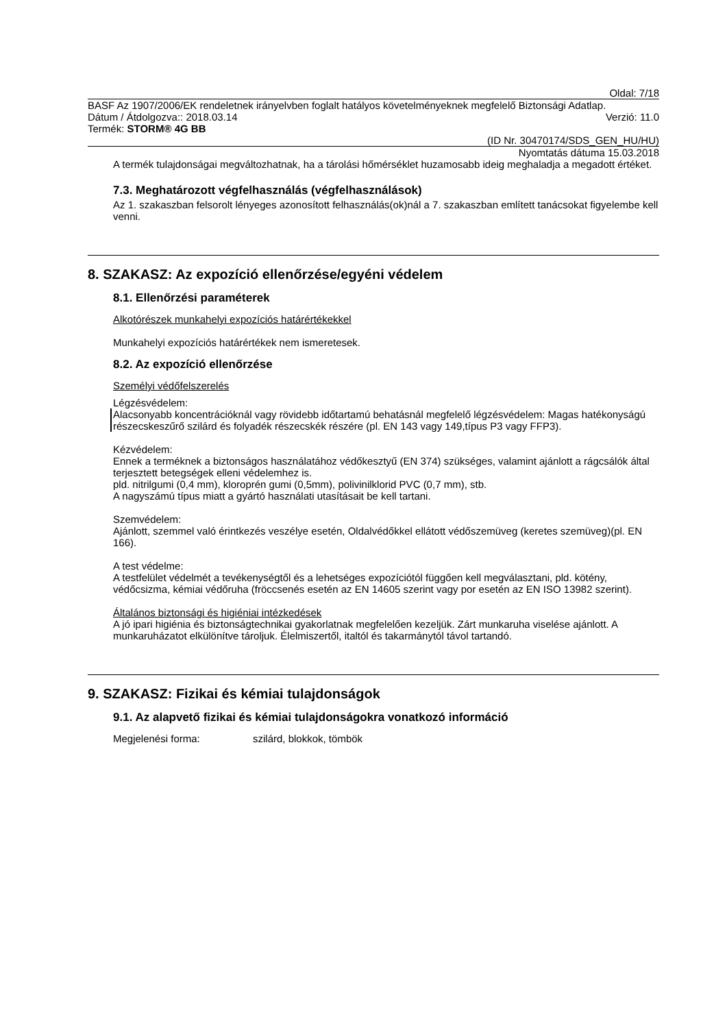Oldal: 7/18
BASF Az 1907/2006/EK rendeletnek irányelvben foglalt hatályos követelményeknek megfelelő Biztonsági Adatlap.
Dátum / Átdolgozva:: 2018.03.14 Verzió: 11.0
Termék: STORM® 4G BB
(ID Nr. 30470174/SDS_GEN_HU/HU)
Nyomtatás dátuma 15.03.2018
A termék tulajdonságai megváltozhatnak, ha a tárolási hőmérséklet huzamosabb ideig meghaladja a megadott értéket.
7.3. Meghatározott végfelhasználás (végfelhasználások)
Az 1. szakaszban felsorolt lényeges azonosított felhasználás(ok)nál a 7. szakaszban említett tanácsokat figyelembe kell venni.
8. SZAKASZ: Az expozíció ellenőrzése/egyéni védelem
8.1. Ellenőrzési paraméterek
Alkotórészek munkahelyi expozíciós határértékekkel
Munkahelyi expozíciós határértékek nem ismeretesek.
8.2. Az expozíció ellenőrzése
Személyi védőfelszerelés
Légzésvédelem:
Alacsonyabb koncentrációknál vagy rövidebb időtartamú behatásnál megfelelő légzésvédelem: Magas hatékonyságú részecskeszűrő szilárd és folyadék részecskék részére (pl. EN 143 vagy 149,típus P3 vagy FFP3).
Kézvédelem:
Ennek a terméknek a biztonságos használatához védőkesztyű (EN 374) szükséges, valamint ajánlott a rágcsálók által terjesztett betegségek elleni védelemhez is.
pld. nitrilgumi (0,4 mm), kloroprén gumi (0,5mm), polivinilklorid PVC (0,7 mm), stb.
A nagyszámú típus miatt a gyártó használati utasításait be kell tartani.
Szemvédelem:
Ajánlott, szemmel való érintkezés veszélye esetén, Oldalvédőkkel ellátott védőszemüveg (keretes szemüveg)(pl. EN 166).
A test védelme:
A testfelület védelmét a tevékenységtől és a lehetséges expozíciótól függően kell megválasztani, pld. kötény, védőcsizma, kémiai védőruha (fröccsenés esetén az EN 14605 szerint vagy por esetén az EN ISO 13982 szerint).
Általános biztonsági és higiéniai intézkedések
A jó ipari higiénia és biztonságtechnikai gyakorlatnak megfelelően kezeljük. Zárt munkaruha viselése ajánlott. A munkaruházatot elkülönítve tároljuk. Élelmiszertől, italtól és takarmánytól távol tartandó.
9. SZAKASZ: Fizikai és kémiai tulajdonságok
9.1. Az alapvető fizikai és kémiai tulajdonságokra vonatkozó információ
Megjelenési forma: szilárd, blokkok, tömbök